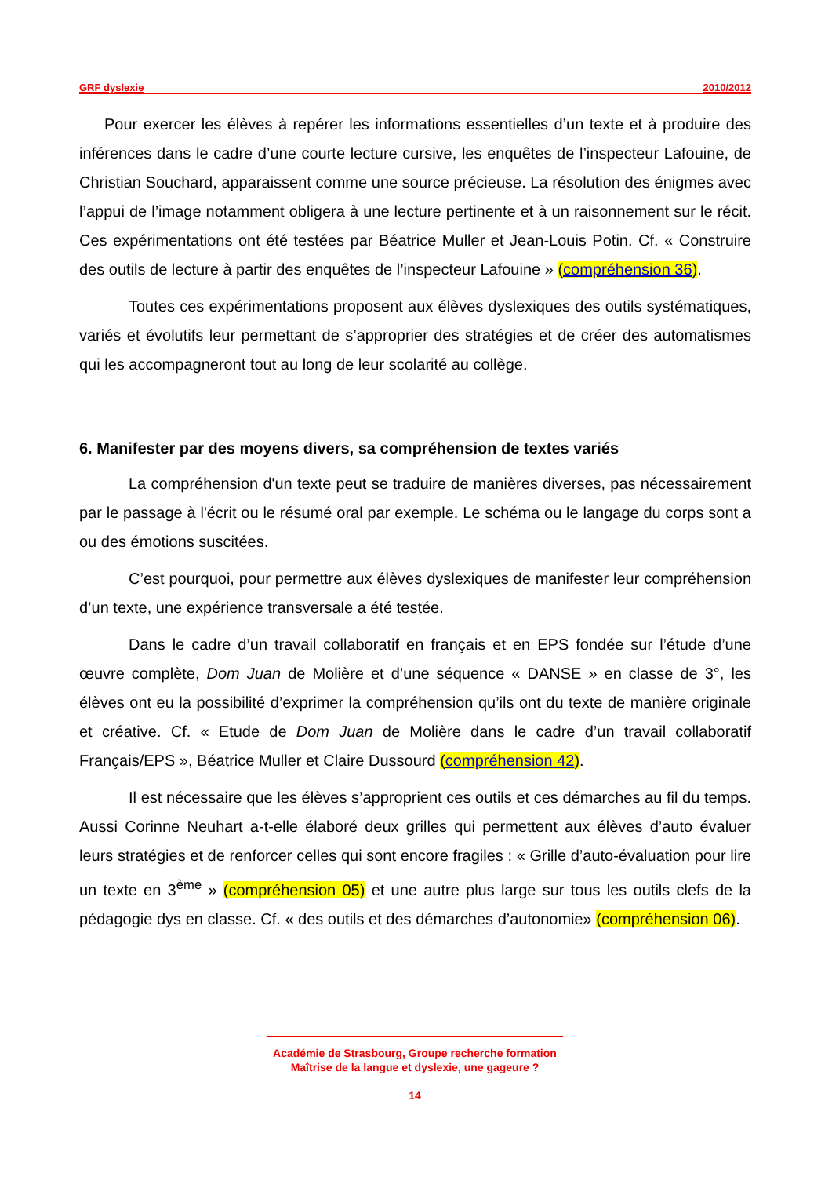GRF dyslexie 2010/2012
Pour exercer les élèves à repérer les informations essentielles d’un texte et à produire des inférences dans le cadre d’une courte lecture cursive, les enquêtes de l’inspecteur Lafouine, de Christian Souchard, apparaissent comme une source précieuse. La résolution des énigmes avec l’appui de l’image notamment obligera à une lecture pertinente et à un raisonnement sur le récit. Ces expérimentations ont été testées par Béatrice Muller et Jean-Louis Potin. Cf. « Construire des outils de lecture à partir des enquêtes de l’inspecteur Lafouine » (compréhension 36).
Toutes ces expérimentations proposent aux élèves dyslexiques des outils systématiques, variés et évolutifs leur permettant de s’approprier des stratégies et de créer des automatismes qui les accompagneront tout au long de leur scolarité au collège.
6. Manifester par des moyens divers, sa compréhension de textes variés
La compréhension d'un texte peut se traduire de manières diverses, pas nécessairement par le passage à l'écrit ou le résumé oral par exemple. Le schéma ou le langage du corps sont a ou des émotions suscitées.
C’est pourquoi, pour permettre aux élèves dyslexiques de manifester leur compréhension d’un texte, une expérience transversale a été testée.
Dans le cadre d’un travail collaboratif en français et en EPS fondée sur l’étude d’une œuvre complète, Dom Juan de Molière et d’une séquence « DANSE » en classe de 3°, les élèves ont eu la possibilité d’exprimer la compréhension qu’ils ont du texte de manière originale et créative. Cf. « Etude de Dom Juan de Molière dans le cadre d’un travail collaboratif Français/EPS », Béatrice Muller et Claire Dussourd (compréhension 42).
Il est nécessaire que les élèves s’approprient ces outils et ces démarches au fil du temps. Aussi Corinne Neuhart a-t-elle élaboré deux grilles qui permettent aux élèves d’auto évaluer leurs stratégies et de renforcer celles qui sont encore fragiles : « Grille d’auto-évaluation pour lire un texte en 3<sup>ème</sup> » (compréhension 05) et une autre plus large sur tous les outils clefs de la pédagogie dys en classe. Cf. « des outils et des démarches d’autonomie» (compréhension 06).
Académie de Strasbourg, Groupe recherche formation
Maîtrise de la langue et dyslexie, une gageure ?
14